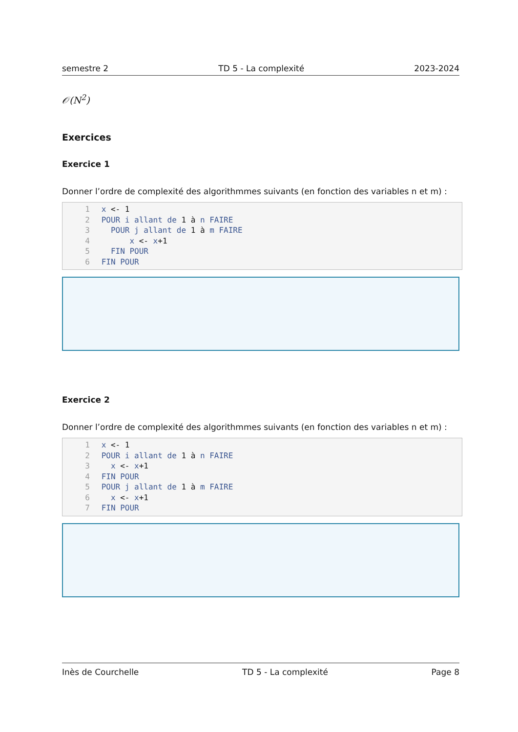semestre 2 TD 5 - La complexité 2023-2024
𝒪(N<sup>2</sup>)
Exercices
Exercice 1
Donner l’ordre de complexité des algorithmmes suivants (en fonction des variables n et m) :
1 x <- 1
2 POUR i allant de 1 à n FAIRE
3 POUR j allant de 1 à m FAIRE
4 x <- x+1
5 FIN POUR
6 FIN POUR
Exercice 2
Donner l’ordre de complexité des algorithmmes suivants (en fonction des variables n et m) :
1 x <- 1
2 POUR i allant de 1 à n FAIRE
3 x <- x+1
4 FIN POUR
5 POUR j allant de 1 à m FAIRE
6 x <- x+1
7 FIN POUR
Inès de Courchelle TD 5 - La complexité Page 8